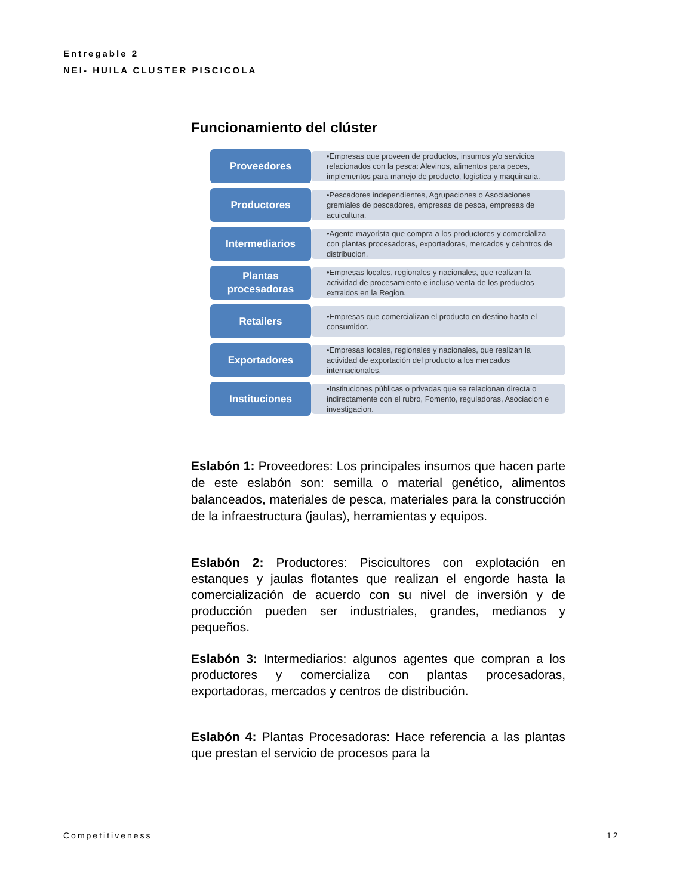Entregable 2
NEI- HUILA CLUSTER PISCICOLA
Funcionamiento del clúster
Proveedores
•Empresas que proveen de productos, insumos y/o servicios relacionados con la pesca: Alevinos, alimentos para peces, implementos para manejo de producto, logistica y maquinaria.
Productores
•Pescadores independientes, Agrupaciones o Asociaciones gremiales de pescadores, empresas de pesca, empresas de acuicultura.
Intermediarios
•Agente mayorista que compra a los productores y comercializa con plantas procesadoras, exportadoras, mercados y cebntros de distribucion.
Plantas
procesadoras
•Empresas locales, regionales y nacionales, que realizan la actividad de procesamiento e incluso venta de los productos extraidos en la Region.
Retailers
•Empresas que comercializan el producto en destino hasta el consumidor.
Exportadores
•Empresas locales, regionales y nacionales, que realizan la actividad de exportación del producto a los mercados internacionales.
Instituciones
•Instituciones públicas o privadas que se relacionan directa o indirectamente con el rubro, Fomento, reguladoras, Asociacion e investigacion.
Eslabón 1: Proveedores: Los principales insumos que hacen parte de este eslabón son: semilla o material genético, alimentos balanceados, materiales de pesca, materiales para la construcción de la infraestructura (jaulas), herramientas y equipos.
Eslabón 2: Productores: Piscicultores con explotación en estanques y jaulas flotantes que realizan el engorde hasta la comercialización de acuerdo con su nivel de inversión y de producción pueden ser industriales, grandes, medianos y pequeños.
Eslabón 3: Intermediarios: algunos agentes que compran a los productores y comercializa con plantas procesadoras, exportadoras, mercados y centros de distribución.
Eslabón 4: Plantas Procesadoras: Hace referencia a las plantas que prestan el servicio de procesos para la
Competitiveness 12